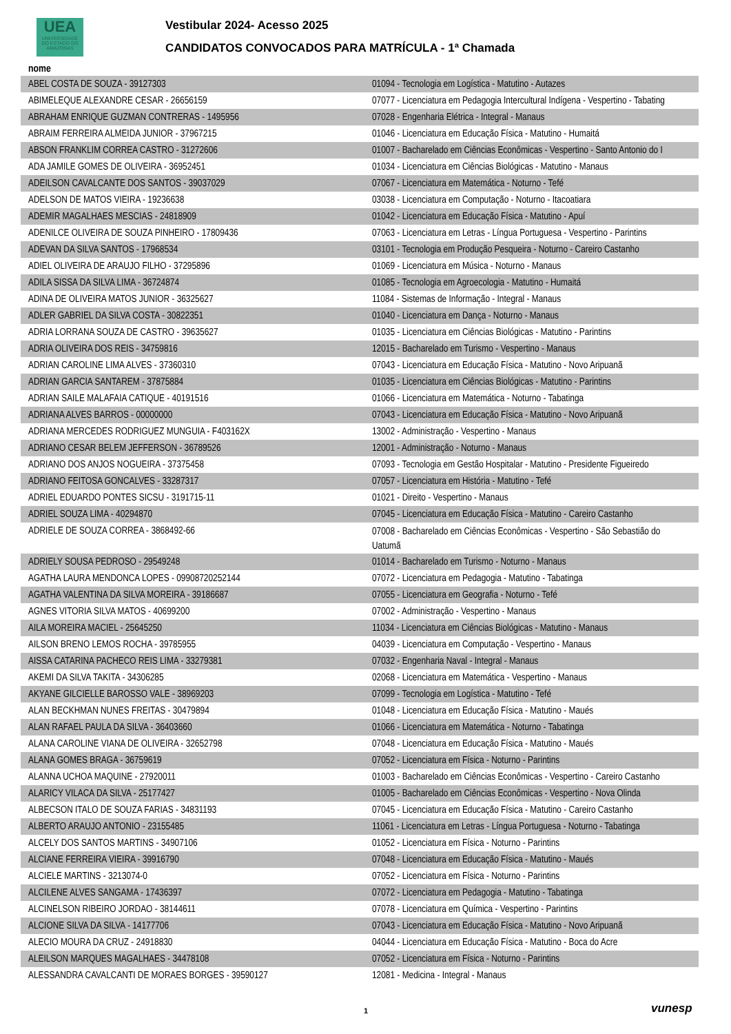UEA
UNIVERSIDADE
DO ESTADO DO
AMAZONAS
Vestibular 2024- Acesso 2025
CANDIDATOS CONVOCADOS PARA MATRÍCULA - 1ª Chamada
| nome | |
| --- | --- |
| ABEL COSTA DE SOUZA - 39127303 | 01094 - Tecnologia em Logística - Matutino - Autazes |
| ABIMELEQUE ALEXANDRE CESAR - 26656159 | 07077 - Licenciatura em Pedagogia Intercultural Indígena - Vespertino - Tabating |
| ABRAHAM ENRIQUE GUZMAN CONTRERAS - 1495956 | 07028 - Engenharia Elétrica - Integral - Manaus |
| ABRAIM FERREIRA ALMEIDA JUNIOR - 37967215 | 01046 - Licenciatura em Educação Física - Matutino - Humaitá |
| ABSON FRANKLIM CORREA CASTRO - 31272606 | 01007 - Bacharelado em Ciências Econômicas - Vespertino - Santo Antonio do I |
| ADA JAMILE GOMES DE OLIVEIRA - 36952451 | 01034 - Licenciatura em Ciências Biológicas - Matutino - Manaus |
| ADEILSON CAVALCANTE DOS SANTOS - 39037029 | 07067 - Licenciatura em Matemática - Noturno - Tefé |
| ADELSON DE MATOS VIEIRA - 19236638 | 03038 - Licenciatura em Computação - Noturno - Itacoatiara |
| ADEMIR MAGALHAES MESCIAS - 24818909 | 01042 - Licenciatura em Educação Física - Matutino - Apuí |
| ADENILCE OLIVEIRA DE SOUZA PINHEIRO - 17809436 | 07063 - Licenciatura em Letras - Língua Portuguesa - Vespertino - Parintins |
| ADEVAN DA SILVA SANTOS - 17968534 | 03101 - Tecnologia em Produção Pesqueira - Noturno - Careiro Castanho |
| ADIEL OLIVEIRA DE ARAUJO FILHO - 37295896 | 01069 - Licenciatura em Música - Noturno - Manaus |
| ADILA SISSA DA SILVA LIMA - 36724874 | 01085 - Tecnologia em Agroecologia - Matutino - Humaitá |
| ADINA DE OLIVEIRA MATOS JUNIOR - 36325627 | 11084 - Sistemas de Informação - Integral - Manaus |
| ADLER GABRIEL DA SILVA COSTA - 30822351 | 01040 - Licenciatura em Dança - Noturno - Manaus |
| ADRIA LORRANA SOUZA DE CASTRO - 39635627 | 01035 - Licenciatura em Ciências Biológicas - Matutino - Parintins |
| ADRIA OLIVEIRA DOS REIS - 34759816 | 12015 - Bacharelado em Turismo - Vespertino - Manaus |
| ADRIAN CAROLINE LIMA ALVES - 37360310 | 07043 - Licenciatura em Educação Física - Matutino - Novo Aripuanã |
| ADRIAN GARCIA SANTAREM - 37875884 | 01035 - Licenciatura em Ciências Biológicas - Matutino - Parintins |
| ADRIAN SAILE MALAFAIA CATIQUE - 40191516 | 01066 - Licenciatura em Matemática - Noturno - Tabatinga |
| ADRIANA ALVES BARROS - 00000000 | 07043 - Licenciatura em Educação Física - Matutino - Novo Aripuanã |
| ADRIANA MERCEDES RODRIGUEZ MUNGUIA - F403162X | 13002 - Administração - Vespertino - Manaus |
| ADRIANO CESAR BELEM JEFFERSON - 36789526 | 12001 - Administração - Noturno - Manaus |
| ADRIANO DOS ANJOS NOGUEIRA - 37375458 | 07093 - Tecnologia em Gestão Hospitalar - Matutino - Presidente Figueiredo |
| ADRIANO FEITOSA GONCALVES - 33287317 | 07057 - Licenciatura em História - Matutino - Tefé |
| ADRIEL EDUARDO PONTES SICSU - 3191715-11 | 01021 - Direito - Vespertino - Manaus |
| ADRIEL SOUZA LIMA - 40294870 | 07045 - Licenciatura em Educação Física - Matutino - Careiro Castanho |
| ADRIELE DE SOUZA CORREA - 3868492-66 | 07008 - Bacharelado em Ciências Econômicas - Vespertino - São Sebastião do Uatumã |
| ADRIELY SOUSA PEDROSO - 29549248 | 01014 - Bacharelado em Turismo - Noturno - Manaus |
| AGATHA LAURA MENDONCA LOPES - 09908720252144 | 07072 - Licenciatura em Pedagogia - Matutino - Tabatinga |
| AGATHA VALENTINA DA SILVA MOREIRA - 39186687 | 07055 - Licenciatura em Geografia - Noturno - Tefé |
| AGNES VITORIA SILVA MATOS - 40699200 | 07002 - Administração - Vespertino - Manaus |
| AILA MOREIRA MACIEL - 25645250 | 11034 - Licenciatura em Ciências Biológicas - Matutino - Manaus |
| AILSON BRENO LEMOS ROCHA - 39785955 | 04039 - Licenciatura em Computação - Vespertino - Manaus |
| AISSA CATARINA PACHECO REIS LIMA - 33279381 | 07032 - Engenharia Naval - Integral - Manaus |
| AKEMI DA SILVA TAKITA - 34306285 | 02068 - Licenciatura em Matemática - Vespertino - Manaus |
| AKYANE GILCIELLE BAROSSO VALE - 38969203 | 07099 - Tecnologia em Logística - Matutino - Tefé |
| ALAN BECKHMAN NUNES FREITAS - 30479894 | 01048 - Licenciatura em Educação Física - Matutino - Maués |
| ALAN RAFAEL PAULA DA SILVA - 36403660 | 01066 - Licenciatura em Matemática - Noturno - Tabatinga |
| ALANA CAROLINE VIANA DE OLIVEIRA - 32652798 | 07048 - Licenciatura em Educação Física - Matutino - Maués |
| ALANA GOMES BRAGA - 36759619 | 07052 - Licenciatura em Física - Noturno - Parintins |
| ALANNA UCHOA MAQUINE - 27920011 | 01003 - Bacharelado em Ciências Econômicas - Vespertino - Careiro Castanho |
| ALARICY VILACA DA SILVA - 25177427 | 01005 - Bacharelado em Ciências Econômicas - Vespertino - Nova Olinda |
| ALBECSON ITALO DE SOUZA FARIAS - 34831193 | 07045 - Licenciatura em Educação Física - Matutino - Careiro Castanho |
| ALBERTO ARAUJO ANTONIO - 23155485 | 11061 - Licenciatura em Letras - Língua Portuguesa - Noturno - Tabatinga |
| ALCELY DOS SANTOS MARTINS - 34907106 | 01052 - Licenciatura em Física - Noturno - Parintins |
| ALCIANE FERREIRA VIEIRA - 39916790 | 07048 - Licenciatura em Educação Física - Matutino - Maués |
| ALCIELE MARTINS - 3213074-0 | 07052 - Licenciatura em Física - Noturno - Parintins |
| ALCILENE ALVES SANGAMA - 17436397 | 07072 - Licenciatura em Pedagogia - Matutino - Tabatinga |
| ALCINELSON RIBEIRO JORDAO - 38144611 | 07078 - Licenciatura em Química - Vespertino - Parintins |
| ALCIONE SILVA DA SILVA - 14177706 | 07043 - Licenciatura em Educação Física - Matutino - Novo Aripuanã |
| ALECIO MOURA DA CRUZ - 24918830 | 04044 - Licenciatura em Educação Física - Matutino - Boca do Acre |
| ALEILSON MARQUES MAGALHAES - 34478108 | 07052 - Licenciatura em Física - Noturno - Parintins |
| ALESSANDRA CAVALCANTI DE MORAES BORGES - 39590127 | 12081 - Medicina - Integral - Manaus |
1 vunesp